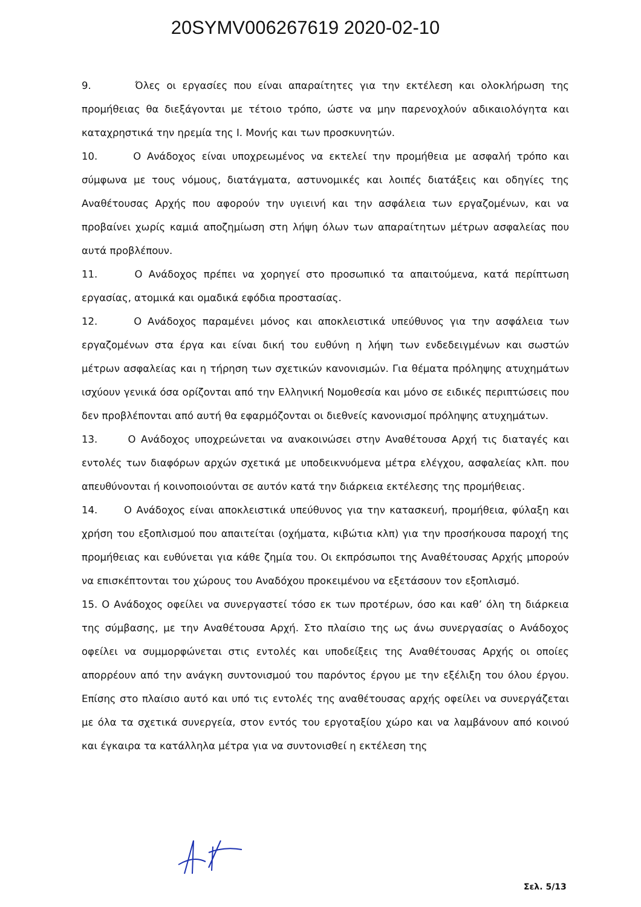20SYMV006267619 2020-02-10
9. Όλες οι εργασίες που είναι απαραίτητες για την εκτέλεση και ολοκλήρωση της προμήθειας θα διεξάγονται με τέτοιο τρόπο, ώστε να μην παρενοχλούν αδικαιολόγητα και καταχρηστικά την ηρεμία της Ι. Μονής και των προσκυνητών.
10. Ο Ανάδοχος είναι υποχρεωμένος να εκτελεί την προμήθεια με ασφαλή τρόπο και σύμφωνα με τους νόμους, διατάγματα, αστυνομικές και λοιπές διατάξεις και οδηγίες της Αναθέτουσας Αρχής που αφορούν την υγιεινή και την ασφάλεια των εργαζομένων, και να προβαίνει χωρίς καμιά αποζημίωση στη λήψη όλων των απαραίτητων μέτρων ασφαλείας που αυτά προβλέπουν.
11. Ο Ανάδοχος πρέπει να χορηγεί στο προσωπικό τα απαιτούμενα, κατά περίπτωση εργασίας, ατομικά και ομαδικά εφόδια προστασίας.
12. Ο Ανάδοχος παραμένει μόνος και αποκλειστικά υπεύθυνος για την ασφάλεια των εργαζομένων στα έργα και είναι δική του ευθύνη η λήψη των ενδεδειγμένων και σωστών μέτρων ασφαλείας και η τήρηση των σχετικών κανονισμών. Για θέματα πρόληψης ατυχημάτων ισχύουν γενικά όσα ορίζονται από την Ελληνική Νομοθεσία και μόνο σε ειδικές περιπτώσεις που δεν προβλέπονται από αυτή θα εφαρμόζονται οι διεθνείς κανονισμοί πρόληψης ατυχημάτων.
13. Ο Ανάδοχος υποχρεώνεται να ανακοινώσει στην Αναθέτουσα Αρχή τις διαταγές και εντολές των διαφόρων αρχών σχετικά με υποδεικνυόμενα μέτρα ελέγχου, ασφαλείας κλπ. που απευθύνονται ή κοινοποιούνται σε αυτόν κατά την διάρκεια εκτέλεσης της προμήθειας.
14. Ο Ανάδοχος είναι αποκλειστικά υπεύθυνος για την κατασκευή, προμήθεια, φύλαξη και χρήση του εξοπλισμού που απαιτείται (οχήματα, κιβώτια κλπ) για την προσήκουσα παροχή της προμήθειας και ευθύνεται για κάθε ζημία του. Οι εκπρόσωποι της Αναθέτουσας Αρχής μπορούν να επισκέπτονται του χώρους του Αναδόχου προκειμένου να εξετάσουν τον εξοπλισμό.
15. Ο Ανάδοχος οφείλει να συνεργαστεί τόσο εκ των προτέρων, όσο και καθ’ όλη τη διάρκεια της σύμβασης, με την Αναθέτουσα Αρχή. Στο πλαίσιο της ως άνω συνεργασίας ο Ανάδοχος οφείλει να συμμορφώνεται στις εντολές και υποδείξεις της Αναθέτουσας Αρχής οι οποίες απορρέουν από την ανάγκη συντονισμού του παρόντος έργου με την εξέλιξη του όλου έργου. Επίσης στο πλαίσιο αυτό και υπό τις εντολές της αναθέτουσας αρχής οφείλει να συνεργάζεται με όλα τα σχετικά συνεργεία, στον εντός του εργοταξίου χώρο και να λαμβάνουν από κοινού και έγκαιρα τα κατάλληλα μέτρα για να συντονισθεί η εκτέλεση της
Σελ. 5/13